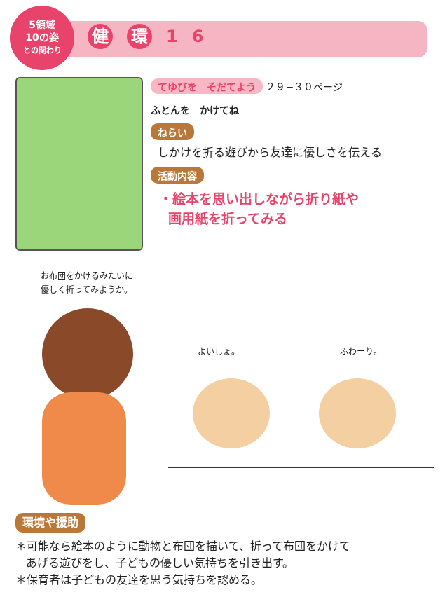5領域
10の姿
との関わり
健 環 1 6
てゆびを　そだてよう ２９−３０ページ
ふとんを　かけてね
ねらい
しかけを折る遊びから友達に優しさを伝える
活動内容
・絵本を思い出しながら折り紙や
画用紙を折ってみる
お布団をかけるみたいに
優しく折ってみようか。
よいしょ。 ふわーり。
環境や援助
＊可能なら絵本のように動物と布団を描いて、折って布団をかけて
あげる遊びをし、子どもの優しい気持ちを引き出す。
＊保育者は子どもの友達を思う気持ちを認める。